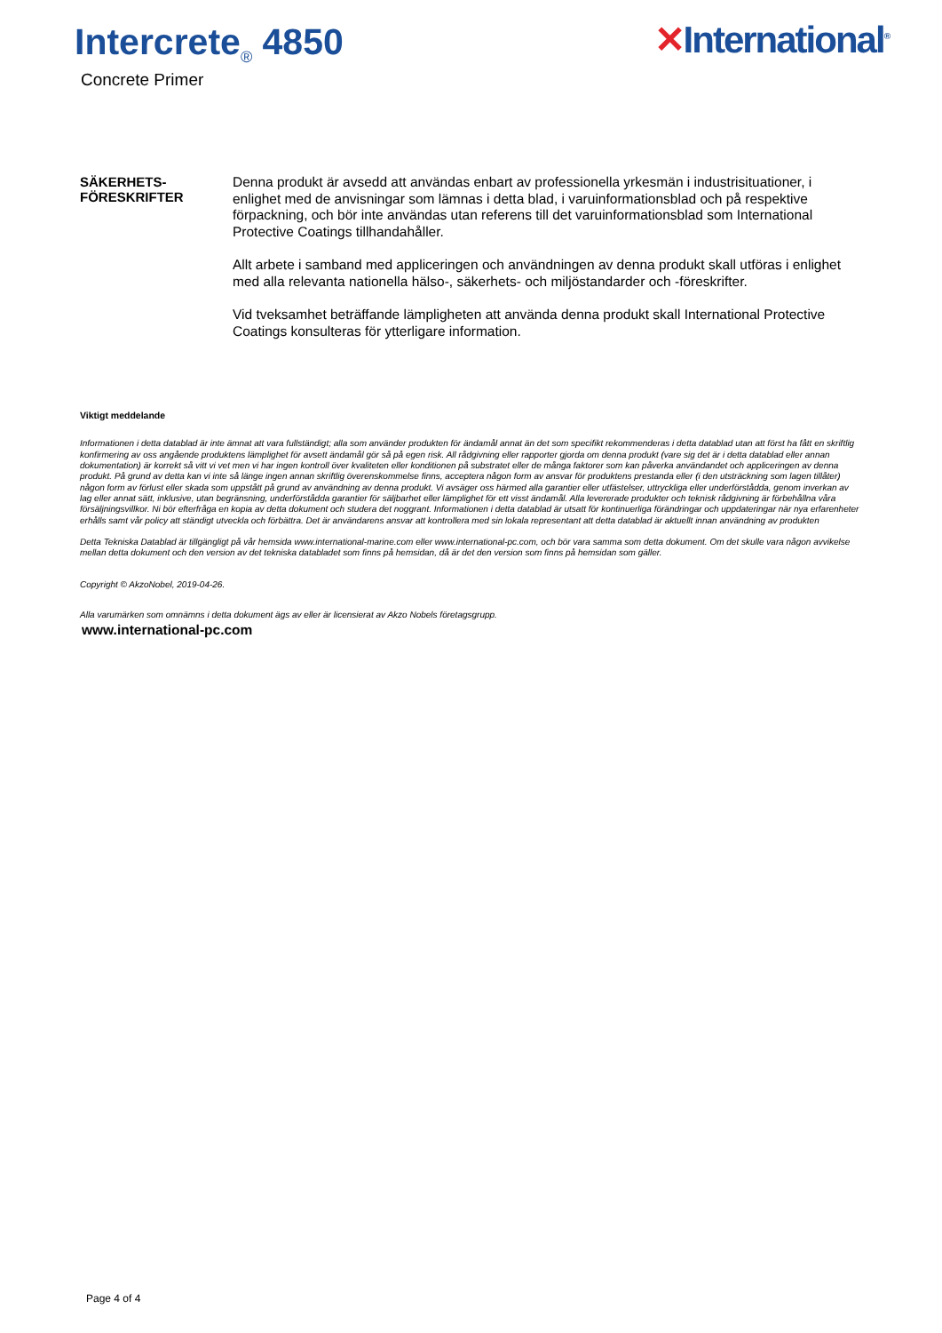Intercrete<sub>®</sub> 4850
Concrete Primer
✕International<sup>®</sup>
SÄKERHETS-
FÖRESKRIFTER
Denna produkt är avsedd att användas enbart av professionella yrkesmän i industrisituationer, i enlighet med de anvisningar som lämnas i detta blad, i varuinformationsblad och på respektive förpackning, och bör inte användas utan referens till det varuinformationsblad som International Protective Coatings tillhandahåller.
Allt arbete i samband med appliceringen och användningen av denna produkt skall utföras i enlighet med alla relevanta nationella hälso-, säkerhets- och miljöstandarder och -föreskrifter.
Vid tveksamhet beträffande lämpligheten att använda denna produkt skall International Protective Coatings konsulteras för ytterligare information.
Viktigt meddelande
Informationen i detta datablad är inte ämnat att vara fullständigt; alla som använder produkten för ändamål annat än det som specifikt rekommenderas i detta datablad utan att först ha fått en skriftlig konfirmering av oss angående produktens lämplighet för avsett ändamål gör så på egen risk. All rådgivning eller rapporter gjorda om denna produkt (vare sig det är i detta datablad eller annan dokumentation) är korrekt så vitt vi vet men vi har ingen kontroll över kvaliteten eller konditionen på substratet eller de många faktorer som kan påverka användandet och appliceringen av denna produkt. På grund av detta kan vi inte så länge ingen annan skriftlig överenskommelse finns, acceptera någon form av ansvar för produktens prestanda eller (i den utsträckning som lagen tillåter) någon form av förlust eller skada som uppstått på grund av användning av denna produkt. Vi avsäger oss härmed alla garantier eller utfästelser, uttryckliga eller underförstådda, genom inverkan av lag eller annat sätt, inklusive, utan begränsning, underförstådda garantier för säljbarhet eller lämplighet för ett visst ändamål. Alla levererade produkter och teknisk rådgivning är förbehållna våra försäljningsvillkor. Ni bör efterfråga en kopia av detta dokument och studera det noggrant. Informationen i detta datablad är utsatt för kontinuerliga förändringar och uppdateringar när nya erfarenheter erhålls samt vår policy att ständigt utveckla och förbättra. Det är användarens ansvar att kontrollera med sin lokala representant att detta datablad är aktuellt innan användning av produkten
Detta Tekniska Datablad är tillgängligt på vår hemsida www.international-marine.com eller www.international-pc.com, och bör vara samma som detta dokument. Om det skulle vara någon avvikelse mellan detta dokument och den version av det tekniska databladet som finns på hemsidan, då är det den version som finns på hemsidan som gäller.
Copyright © AkzoNobel, 2019-04-26.
Alla varumärken som omnämns i detta dokument ägs av eller är licensierat av Akzo Nobels företagsgrupp.
www.international-pc.com
Page 4 of 4